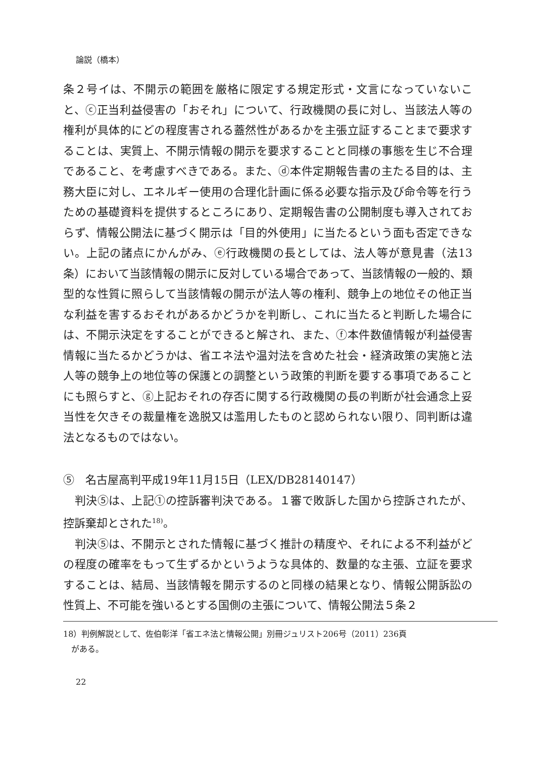論説（橋本）
条２号イは、不開示の範囲を厳格に限定する規定形式・文言になっていないこと、ⓒ正当利益侵害の「おそれ」について、行政機関の長に対し、当該法人等の権利が具体的にどの程度害される蓋然性があるかを主張立証することまで要求することは、実質上、不開示情報の開示を要求することと同様の事態を生じ不合理であること、を考慮すべきである。また、ⓓ本件定期報告書の主たる目的は、主務大臣に対し、エネルギー使用の合理化計画に係る必要な指示及び命令等を行うための基礎資料を提供するところにあり、定期報告書の公開制度も導入されておらず、情報公開法に基づく開示は「目的外使用」に当たるという面も否定できない。上記の諸点にかんがみ、ⓔ行政機関の長としては、法人等が意見書（法13条）において当該情報の開示に反対している場合であって、当該情報の一般的、類型的な性質に照らして当該情報の開示が法人等の権利、競争上の地位その他正当な利益を害するおそれがあるかどうかを判断し、これに当たると判断した場合には、不開示決定をすることができると解され、また、ⓕ本件数値情報が利益侵害情報に当たるかどうかは、省エネ法や温対法を含めた社会・経済政策の実施と法人等の競争上の地位等の保護との調整という政策的判断を要する事項であることにも照らすと、ⓖ上記おそれの存否に関する行政機関の長の判断が社会通念上妥当性を欠きその裁量権を逸脱又は濫用したものと認められない限り、同判断は違法となるものではない。
⑤　名古屋高判平成19年11月15日（LEX/DB28140147）
　判決⑤は、上記①の控訴審判決である。１審で敗訴した国から控訴されたが、控訴棄却とされた<sup>18)</sup>。
　判決⑤は、不開示とされた情報に基づく推計の精度や、それによる不利益がどの程度の確率をもって生ずるかというような具体的、数量的な主張、立証を要求することは、結局、当該情報を開示するのと同様の結果となり、情報公開訴訟の性質上、不可能を強いるとする国側の主張について、情報公開法５条２
18）判例解説として、佐伯彰洋「省エネ法と情報公開」別冊ジュリスト206号（2011）236頁
　がある。
22